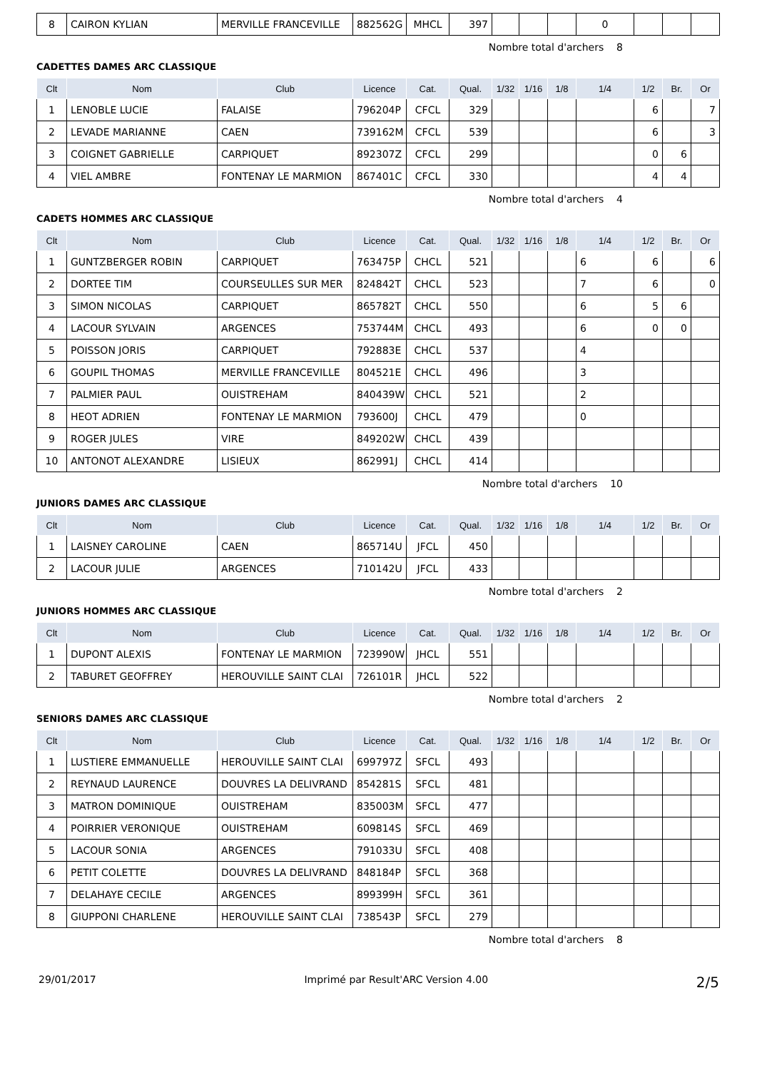| 8 | CAIRON KYLIAN | MERVILLE FRANCEVILLE | 882562G | MHCL | 397 | | | | 0 | | | |
Nombre total d'archers 8
CADETTES DAMES ARC CLASSIQUE
| Clt | Nom | Club | Licence | Cat. | Qual. | 1/32 | 1/16 | 1/8 | 1/4 | 1/2 | Br. | Or |
| --- | --- | --- | --- | --- | --- | --- | --- | --- | --- | --- | --- | --- |
| 1 | LENOBLE LUCIE | FALAISE | 796204P | CFCL | 329 | | | | | 6 | | 7 |
| 2 | LEVADE MARIANNE | CAEN | 739162M | CFCL | 539 | | | | | 6 | | 3 |
| 3 | COIGNET GABRIELLE | CARPIQUET | 892307Z | CFCL | 299 | | | | | 0 | 6 | |
| 4 | VIEL AMBRE | FONTENAY LE MARMION | 867401C | CFCL | 330 | | | | | 4 | 4 | |
Nombre total d'archers 4
CADETS HOMMES ARC CLASSIQUE
| Clt | Nom | Club | Licence | Cat. | Qual. | 1/32 | 1/16 | 1/8 | 1/4 | 1/2 | Br. | Or |
| --- | --- | --- | --- | --- | --- | --- | --- | --- | --- | --- | --- | --- |
| 1 | GUNTZBERGER ROBIN | CARPIQUET | 763475P | CHCL | 521 | | | | 6 | 6 | | 6 |
| 2 | DORTEE TIM | COURSEULLES SUR MER | 824842T | CHCL | 523 | | | | 7 | 6 | | 0 |
| 3 | SIMON NICOLAS | CARPIQUET | 865782T | CHCL | 550 | | | | 6 | 5 | 6 | |
| 4 | LACOUR SYLVAIN | ARGENCES | 753744M | CHCL | 493 | | | | 6 | 0 | 0 | |
| 5 | POISSON JORIS | CARPIQUET | 792883E | CHCL | 537 | | | | 4 | | | |
| 6 | GOUPIL THOMAS | MERVILLE FRANCEVILLE | 804521E | CHCL | 496 | | | | 3 | | | |
| 7 | PALMIER PAUL | OUISTREHAM | 840439W | CHCL | 521 | | | | 2 | | | |
| 8 | HEOT ADRIEN | FONTENAY LE MARMION | 793600J | CHCL | 479 | | | | 0 | | | |
| 9 | ROGER JULES | VIRE | 849202W | CHCL | 439 | | | | | | | |
| 10 | ANTONOT ALEXANDRE | LISIEUX | 862991J | CHCL | 414 | | | | | | | |
Nombre total d'archers 10
JUNIORS DAMES ARC CLASSIQUE
| Clt | Nom | Club | Licence | Cat. | Qual. | 1/32 | 1/16 | 1/8 | 1/4 | 1/2 | Br. | Or |
| --- | --- | --- | --- | --- | --- | --- | --- | --- | --- | --- | --- | --- |
| 1 | LAISNEY CAROLINE | CAEN | 865714U | JFCL | 450 | | | | | | | |
| 2 | LACOUR JULIE | ARGENCES | 710142U | JFCL | 433 | | | | | | | |
Nombre total d'archers 2
JUNIORS HOMMES ARC CLASSIQUE
| Clt | Nom | Club | Licence | Cat. | Qual. | 1/32 | 1/16 | 1/8 | 1/4 | 1/2 | Br. | Or |
| --- | --- | --- | --- | --- | --- | --- | --- | --- | --- | --- | --- | --- |
| 1 | DUPONT ALEXIS | FONTENAY LE MARMION | 723990W | JHCL | 551 | | | | | | | |
| 2 | TABURET GEOFFREY | HEROUVILLE SAINT CLAI | 726101R | JHCL | 522 | | | | | | | |
Nombre total d'archers 2
SENIORS DAMES ARC CLASSIQUE
| Clt | Nom | Club | Licence | Cat. | Qual. | 1/32 | 1/16 | 1/8 | 1/4 | 1/2 | Br. | Or |
| --- | --- | --- | --- | --- | --- | --- | --- | --- | --- | --- | --- | --- |
| 1 | LUSTIERE EMMANUELLE | HEROUVILLE SAINT CLAI | 699797Z | SFCL | 493 | | | | | | | |
| 2 | REYNAUD LAURENCE | DOUVRES LA DELIVRAND | 854281S | SFCL | 481 | | | | | | | |
| 3 | MATRON DOMINIQUE | OUISTREHAM | 835003M | SFCL | 477 | | | | | | | |
| 4 | POIRRIER VERONIQUE | OUISTREHAM | 609814S | SFCL | 469 | | | | | | | |
| 5 | LACOUR SONIA | ARGENCES | 791033U | SFCL | 408 | | | | | | | |
| 6 | PETIT COLETTE | DOUVRES LA DELIVRAND | 848184P | SFCL | 368 | | | | | | | |
| 7 | DELAHAYE CECILE | ARGENCES | 899399H | SFCL | 361 | | | | | | | |
| 8 | GIUPPONI CHARLENE | HEROUVILLE SAINT CLAI | 738543P | SFCL | 279 | | | | | | | |
Nombre total d'archers 8
29/01/2017 Imprimé par Result'ARC Version 4.00 2/5